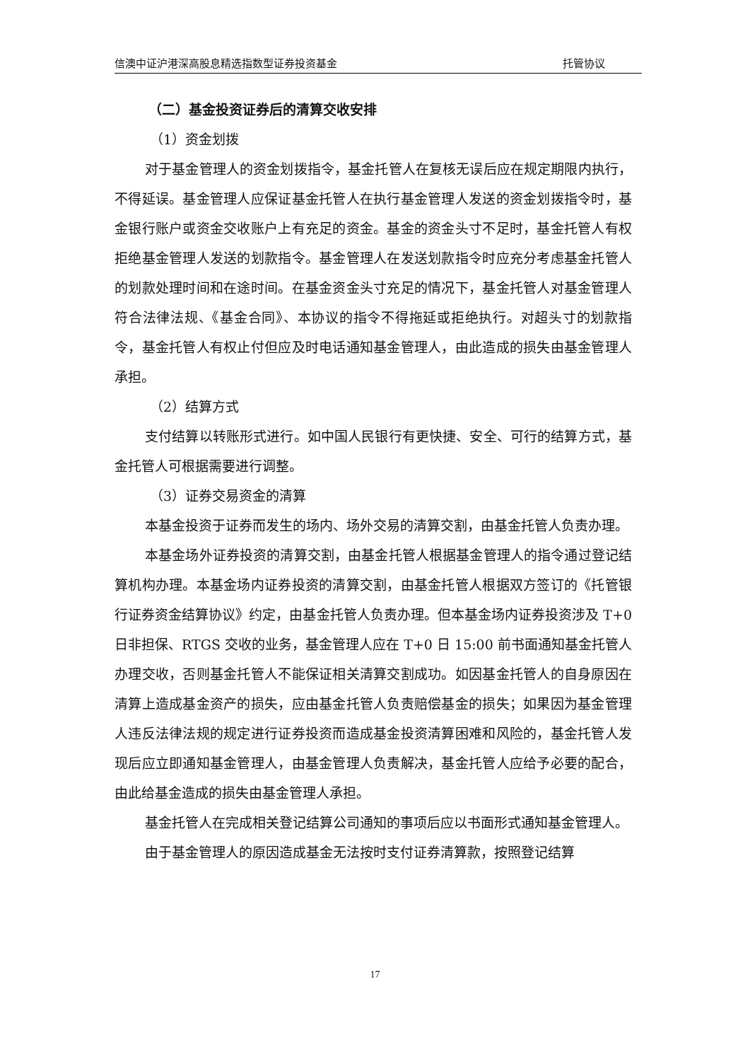信澳中证沪港深高股息精选指数型证券投资基金 托管协议
（二）基金投资证券后的清算交收安排
（1）资金划拨
对于基金管理人的资金划拨指令，基金托管人在复核无误后应在规定期限内执行，不得延误。基金管理人应保证基金托管人在执行基金管理人发送的资金划拨指令时，基金银行账户或资金交收账户上有充足的资金。基金的资金头寸不足时，基金托管人有权拒绝基金管理人发送的划款指令。基金管理人在发送划款指令时应充分考虑基金托管人的划款处理时间和在途时间。在基金资金头寸充足的情况下，基金托管人对基金管理人符合法律法规、《基金合同》、本协议的指令不得拖延或拒绝执行。对超头寸的划款指令，基金托管人有权止付但应及时电话通知基金管理人，由此造成的损失由基金管理人承担。
（2）结算方式
支付结算以转账形式进行。如中国人民银行有更快捷、安全、可行的结算方式，基金托管人可根据需要进行调整。
（3）证券交易资金的清算
本基金投资于证券而发生的场内、场外交易的清算交割，由基金托管人负责办理。
本基金场外证券投资的清算交割，由基金托管人根据基金管理人的指令通过登记结算机构办理。本基金场内证券投资的清算交割，由基金托管人根据双方签订的《托管银行证券资金结算协议》约定，由基金托管人负责办理。但本基金场内证券投资涉及 T+0 日非担保、RTGS 交收的业务，基金管理人应在 T+0 日 15:00 前书面通知基金托管人办理交收，否则基金托管人不能保证相关清算交割成功。如因基金托管人的自身原因在清算上造成基金资产的损失，应由基金托管人负责赔偿基金的损失；如果因为基金管理人违反法律法规的规定进行证券投资而造成基金投资清算困难和风险的，基金托管人发现后应立即通知基金管理人，由基金管理人负责解决，基金托管人应给予必要的配合，由此给基金造成的损失由基金管理人承担。
基金托管人在完成相关登记结算公司通知的事项后应以书面形式通知基金管理人。
由于基金管理人的原因造成基金无法按时支付证券清算款，按照登记结算
17